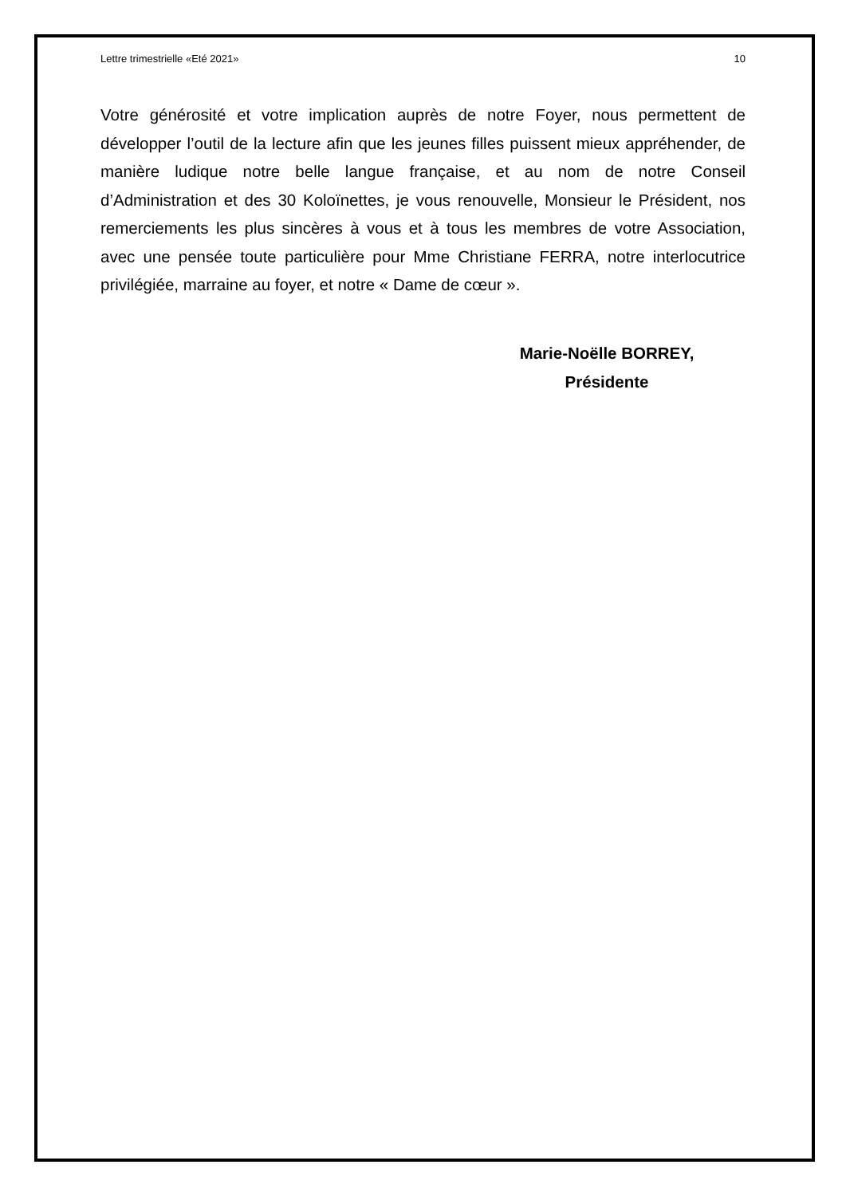Lettre trimestrielle «Eté 2021» 10
Votre générosité et votre implication auprès de notre Foyer, nous permettent de développer l’outil de la lecture afin que les jeunes filles puissent mieux appréhender, de manière ludique notre belle langue française, et au nom de notre Conseil d’Administration et des 30 Koloïnettes, je vous renouvelle, Monsieur le Président, nos remerciements les plus sincères à vous et à tous les membres de votre Association, avec une pensée toute particulière pour Mme Christiane FERRA, notre interlocutrice privilégiée, marraine au foyer, et notre « Dame de cœur ».
Marie-Noëlle BORREY,
Présidente